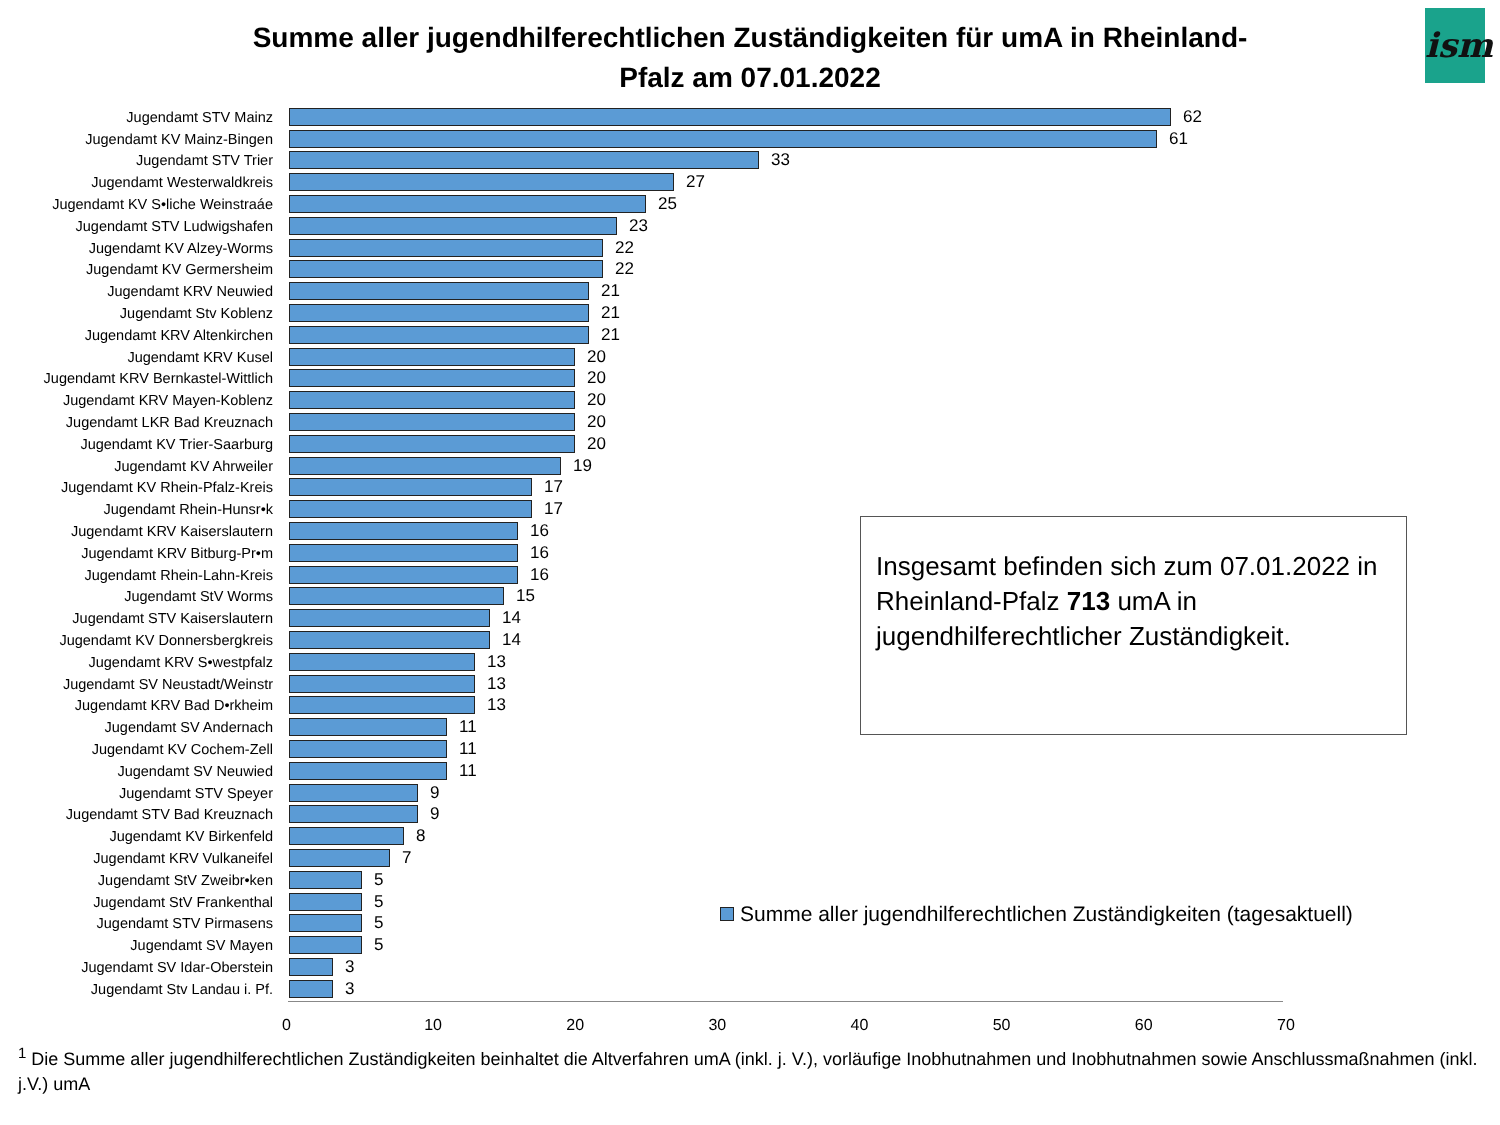Summe aller jugendhilferechtlichen Zuständigkeiten für umA in Rheinland-Pfalz am 07.01.2022
ism
Jugendamt STV Mainz 62
Jugendamt KV Mainz-Bingen 61
Jugendamt STV Trier 33
Jugendamt Westerwaldkreis 27
Jugendamt KV S•liche Weinstraáe 25
Jugendamt STV Ludwigshafen 23
Jugendamt KV Alzey-Worms 22
Jugendamt KV Germersheim 22
Jugendamt KRV Neuwied 21
Jugendamt Stv Koblenz 21
Jugendamt KRV Altenkirchen 21
Jugendamt KRV Kusel 20
Jugendamt KRV Bernkastel-Wittlich 20
Jugendamt KRV Mayen-Koblenz 20
Jugendamt LKR Bad Kreuznach 20
Jugendamt KV Trier-Saarburg 20
Jugendamt KV Ahrweiler 19
Jugendamt KV Rhein-Pfalz-Kreis 17
Jugendamt Rhein-Hunsr•k 17
Jugendamt KRV Kaiserslautern 16
Jugendamt KRV Bitburg-Pr•m 16
Jugendamt Rhein-Lahn-Kreis 16
Jugendamt StV Worms 15
Jugendamt STV Kaiserslautern 14
Jugendamt KV Donnersbergkreis 14
Jugendamt KRV S•westpfalz 13
Jugendamt SV Neustadt/Weinstr 13
Jugendamt KRV Bad D•rkheim 13
Jugendamt SV Andernach 11
Jugendamt KV Cochem-Zell 11
Jugendamt SV Neuwied 11
Jugendamt STV Speyer 9
Jugendamt STV Bad Kreuznach 9
Jugendamt KV Birkenfeld 8
Jugendamt KRV Vulkaneifel 7
Jugendamt StV Zweibr•ken 5
Jugendamt StV Frankenthal 5
Jugendamt STV Pirmasens 5
Jugendamt SV Mayen 5
Jugendamt SV Idar-Oberstein 3
Jugendamt Stv Landau i. Pf. 3
0 10 20 30 40 50 60 70
Insgesamt befinden sich zum 07.01.2022 in Rheinland-Pfalz 713 umA in jugendhilferechtlicher Zuständigkeit.
Summe aller jugendhilferechtlichen Zuständigkeiten (tagesaktuell)
<sup>1</sup> Die Summe aller jugendhilferechtlichen Zuständigkeiten beinhaltet die Altverfahren umA (inkl. j. V.), vorläufige Inobhutnahmen und Inobhutnahmen sowie Anschlussmaßnahmen (inkl. j.V.) umA